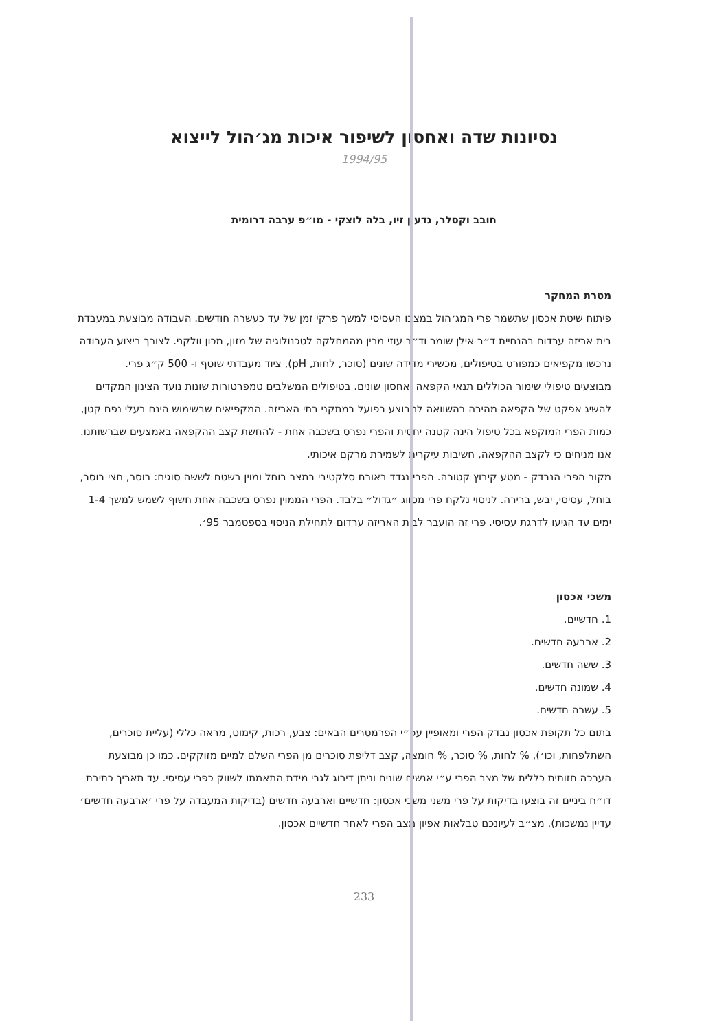נסיונות שדה ואחסון לשיפור איכות מג׳הול לייצוא
1994/95
חובב וקסלר, גדעון זיו, בלה לוצקי - מו״פ ערבה דרומית
מטרת המחקר
פיתוח שיטת אכסון שתשמר פרי המג׳הול במצבו העסיסי למשך פרקי זמן של עד כעשרה חודשים. העבודה מבוצעת במעבדת בית אריזה ערדום בהנחיית ד״ר אילן שומר וד״ר עוזי מרין מהמחלקה לטכנולוגיה של מזון, מכון וולקני. לצורך ביצוע העבודה נרכשו מקפיאים כמפורט בטיפולים, מכשירי מדידה שונים (סוכר, לחות, pH), ציוד מעבדתי שוטף ו- 500 ק״ג פרי.
מבוצעים טיפולי שימור הכוללים תנאי הקפאה ואחסון שונים. בטיפולים המשלבים טמפרטורות שונות נועד הצינון המקדים להשיג אפקט של הקפאה מהירה בהשוואה למבוצע בפועל במתקני בתי האריזה. המקפיאים שבשימוש הינם בעלי נפח קטן, כמות הפרי המוקפא בכל טיפול הינה קטנה יחסית והפרי נפרס בשכבה אחת - להחשת קצב ההקפאה באמצעים שברשותנו. אנו מניחים כי לקצב ההקפאה, חשיבות עיקרית לשמירת מרקם איכותי.
מקור הפרי הנבדק - מטע קיבוץ קטורה. הפרי נגדד באורח סלקטיבי במצב בוחל ומוין בשטח לששה סוגים: בוסר, חצי בוסר, בוחל, עסיסי, יבש, ברירה. לניסוי נלקח פרי מסווג ״גדול״ בלבד. הפרי הממוין נפרס בשכבה אחת חשוף לשמש למשך 1-4 ימים עד הגיעו לדרגת עסיסי. פרי זה הועבר לבית האריזה ערדום לתחילת הניסוי בספטמבר 95׳.
משכי אכסון
1. חדשיים.
2. ארבעה חדשים.
3. ששה חדשים.
4. שמונה חדשים.
5. עשרה חדשים.
בתום כל תקופת אכסון נבדק הפרי ומאופיין עפ״י הפרמטרים הבאים: צבע, רכות, קימוט, מראה כללי (עליית סוכרים, השתלפחות, וכו׳), % לחות, % סוכר, % חומצה, קצב דליפת סוכרים מן הפרי השלם למיים מזוקקים. כמו כן מבוצעת הערכה חזותית כללית של מצב הפרי ע״י אנשים שונים וניתן דירוג לגבי מידת התאמתו לשווק כפרי עסיסי. עד תאריך כתיבת דו״ח ביניים זה בוצעו בדיקות על פרי משני משכי אכסון: חדשיים וארבעה חדשים (בדיקות המעבדה על פרי ׳ארבעה חדשים׳ עדיין נמשכות). מצ״ב לעיונכם טבלאות אפיון מצב הפרי לאחר חדשיים אכסון.
233